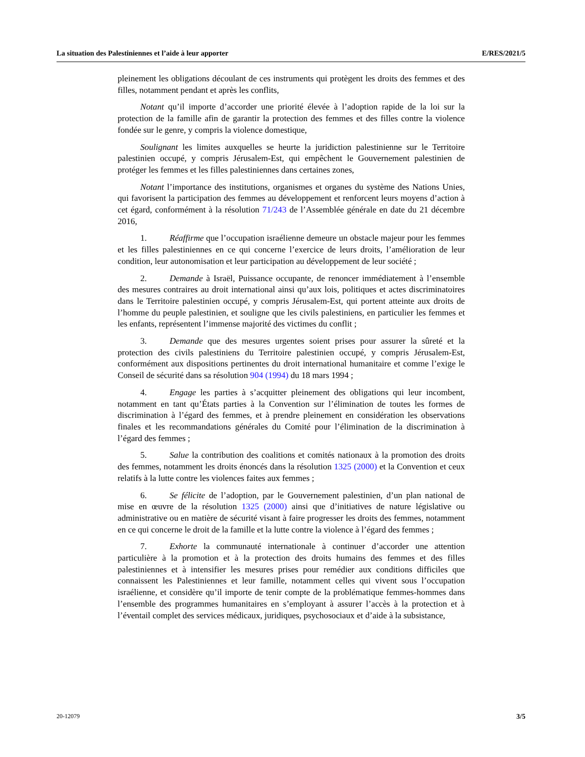La situation des Palestiniennes et l’aide à leur apporter E/RES/2021/5
pleinement les obligations découlant de ces instruments qui protègent les droits des femmes et des filles, notamment pendant et après les conflits,
Notant qu’il importe d’accorder une priorité élevée à l’adoption rapide de la loi sur la protection de la famille afin de garantir la protection des femmes et des filles contre la violence fondée sur le genre, y compris la violence domestique,
Soulignant les limites auxquelles se heurte la juridiction palestinienne sur le Territoire palestinien occupé, y compris Jérusalem-Est, qui empêchent le Gouvernement palestinien de protéger les femmes et les filles palestiniennes dans certaines zones,
Notant l’importance des institutions, organismes et organes du système des Nations Unies, qui favorisent la participation des femmes au développement et renforcent leurs moyens d’action à cet égard, conformément à la résolution 71/243 de l’Assemblée générale en date du 21 décembre 2016,
1. Réaffirme que l’occupation israélienne demeure un obstacle majeur pour les femmes et les filles palestiniennes en ce qui concerne l’exercice de leurs droits, l’amélioration de leur condition, leur autonomisation et leur participation au développement de leur société ;
2. Demande à Israël, Puissance occupante, de renoncer immédiatement à l’ensemble des mesures contraires au droit international ainsi qu’aux lois, politiques et actes discriminatoires dans le Territoire palestinien occupé, y compris Jérusalem-Est, qui portent atteinte aux droits de l’homme du peuple palestinien, et souligne que les civils palestiniens, en particulier les femmes et les enfants, représentent l’immense majorité des victimes du conflit ;
3. Demande que des mesures urgentes soient prises pour assurer la sûreté et la protection des civils palestiniens du Territoire palestinien occupé, y compris Jérusalem-Est, conformément aux dispositions pertinentes du droit international humanitaire et comme l’exige le Conseil de sécurité dans sa résolution 904 (1994) du 18 mars 1994 ;
4. Engage les parties à s’acquitter pleinement des obligations qui leur incombent, notamment en tant qu’États parties à la Convention sur l’élimination de toutes les formes de discrimination à l’égard des femmes, et à prendre pleinement en considération les observations finales et les recommandations générales du Comité pour l’élimination de la discrimination à l’égard des femmes ;
5. Salue la contribution des coalitions et comités nationaux à la promotion des droits des femmes, notamment les droits énoncés dans la résolution 1325 (2000) et la Convention et ceux relatifs à la lutte contre les violences faites aux femmes ;
6. Se félicite de l’adoption, par le Gouvernement palestinien, d’un plan national de mise en œuvre de la résolution 1325 (2000) ainsi que d’initiatives de nature législative ou administrative ou en matière de sécurité visant à faire progresser les droits des femmes, notamment en ce qui concerne le droit de la famille et la lutte contre la violence à l’égard des femmes ;
7. Exhorte la communauté internationale à continuer d’accorder une attention particulière à la promotion et à la protection des droits humains des femmes et des filles palestiniennes et à intensifier les mesures prises pour remédier aux conditions difficiles que connaissent les Palestiniennes et leur famille, notamment celles qui vivent sous l’occupation israélienne, et considère qu’il importe de tenir compte de la problématique femmes-hommes dans l’ensemble des programmes humanitaires en s’employant à assurer l’accès à la protection et à l’éventail complet des services médicaux, juridiques, psychosociaux et d’aide à la subsistance,
20-12079 3/5